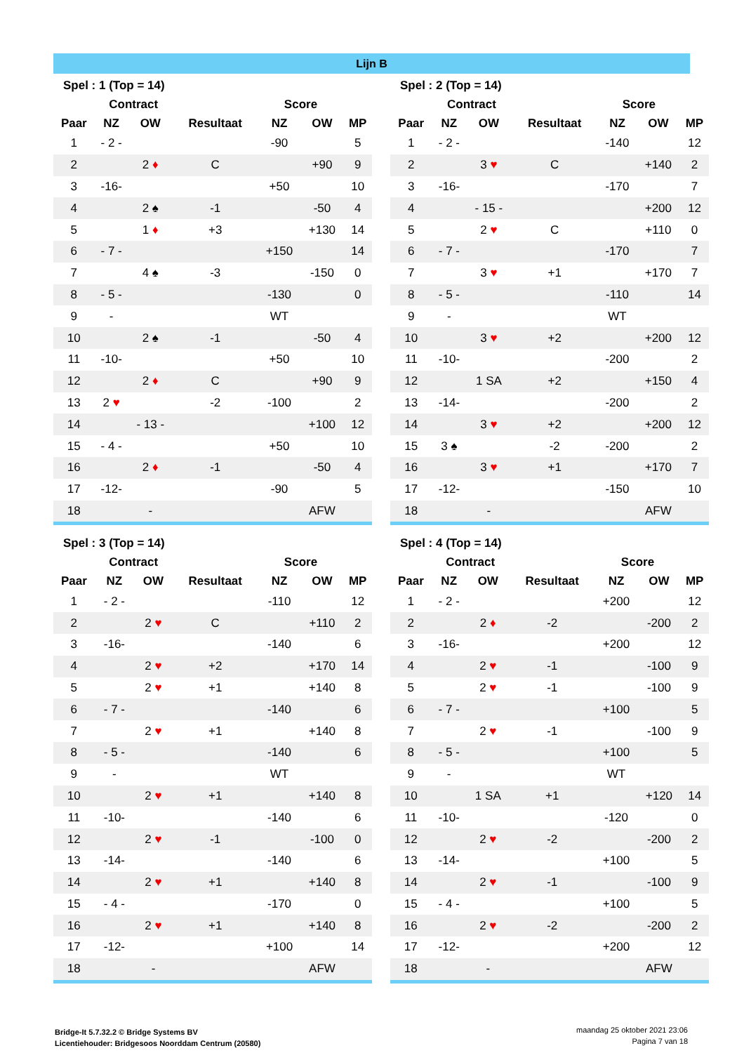Lijn B
| Spel : 1 (Top = 14) | | | | | | |
| --- | --- | --- | --- | --- | --- | --- |
| | Contract | | | Score | | |
| Paar | NZ | OW | Resultaat | NZ | OW | MP |
| 1 | - 2 - | | | -90 | | 5 |
| 2 | | 2 ♦ | C | | +90 | 9 |
| 3 | -16- | | | +50 | | 10 |
| 4 | | 2 ♠ | -1 | | -50 | 4 |
| 5 | | 1 ♦ | +3 | | +130 | 14 |
| 6 | - 7 - | | | +150 | | 14 |
| 7 | | 4 ♠ | -3 | | -150 | 0 |
| 8 | - 5 - | | | -130 | | 0 |
| 9 | - | | | WT | | |
| 10 | | 2 ♠ | -1 | | -50 | 4 |
| 11 | -10- | | | +50 | | 10 |
| 12 | | 2 ♦ | C | | +90 | 9 |
| 13 | 2 ♥ | | -2 | -100 | | 2 |
| 14 | | - 13 - | | | +100 | 12 |
| 15 | - 4 - | | | +50 | | 10 |
| 16 | | 2 ♦ | -1 | | -50 | 4 |
| 17 | -12- | | | -90 | | 5 |
| 18 | | - | | | AFW | |
| Spel : 2 (Top = 14) | | | | | | |
| --- | --- | --- | --- | --- | --- | --- |
| | Contract | | | Score | | |
| Paar | NZ | OW | Resultaat | NZ | OW | MP |
| 1 | - 2 - | | | -140 | | 12 |
| 2 | | 3 ♥ | C | | +140 | 2 |
| 3 | -16- | | | -170 | | 7 |
| 4 | | - 15 - | | | +200 | 12 |
| 5 | | 2 ♥ | C | | +110 | 0 |
| 6 | - 7 - | | | -170 | | 7 |
| 7 | | 3 ♥ | +1 | | +170 | 7 |
| 8 | - 5 - | | | -110 | | 14 |
| 9 | - | | | WT | | |
| 10 | | 3 ♥ | +2 | | +200 | 12 |
| 11 | -10- | | | -200 | | 2 |
| 12 | | 1 SA | +2 | | +150 | 4 |
| 13 | -14- | | | -200 | | 2 |
| 14 | | 3 ♥ | +2 | | +200 | 12 |
| 15 | 3 ♠ | | -2 | -200 | | 2 |
| 16 | | 3 ♥ | +1 | | +170 | 7 |
| 17 | -12- | | | -150 | | 10 |
| 18 | | - | | | AFW | |
| Spel : 3 (Top = 14) | | | | | | |
| --- | --- | --- | --- | --- | --- | --- |
| | Contract | | | Score | | |
| Paar | NZ | OW | Resultaat | NZ | OW | MP |
| 1 | - 2 - | | | -110 | | 12 |
| 2 | | 2 ♥ | C | | +110 | 2 |
| 3 | -16- | | | -140 | | 6 |
| 4 | | 2 ♥ | +2 | | +170 | 14 |
| 5 | | 2 ♥ | +1 | | +140 | 8 |
| 6 | - 7 - | | | -140 | | 6 |
| 7 | | 2 ♥ | +1 | | +140 | 8 |
| 8 | - 5 - | | | -140 | | 6 |
| 9 | - | | | WT | | |
| 10 | | 2 ♥ | +1 | | +140 | 8 |
| 11 | -10- | | | -140 | | 6 |
| 12 | | 2 ♥ | -1 | | -100 | 0 |
| 13 | -14- | | | -140 | | 6 |
| 14 | | 2 ♥ | +1 | | +140 | 8 |
| 15 | - 4 - | | | -170 | | 0 |
| 16 | | 2 ♥ | +1 | | +140 | 8 |
| 17 | -12- | | | +100 | | 14 |
| 18 | | - | | | AFW | |
| Spel : 4 (Top = 14) | | | | | | |
| --- | --- | --- | --- | --- | --- | --- |
| | Contract | | | Score | | |
| Paar | NZ | OW | Resultaat | NZ | OW | MP |
| 1 | - 2 - | | | +200 | | 12 |
| 2 | | 2 ♦ | -2 | | -200 | 2 |
| 3 | -16- | | | +200 | | 12 |
| 4 | | 2 ♥ | -1 | | -100 | 9 |
| 5 | | 2 ♥ | -1 | | -100 | 9 |
| 6 | - 7 - | | | +100 | | 5 |
| 7 | | 2 ♥ | -1 | | -100 | 9 |
| 8 | - 5 - | | | +100 | | 5 |
| 9 | - | | | WT | | |
| 10 | | 1 SA | +1 | | +120 | 14 |
| 11 | -10- | | | -120 | | 0 |
| 12 | | 2 ♥ | -2 | | -200 | 2 |
| 13 | -14- | | | +100 | | 5 |
| 14 | | 2 ♥ | -1 | | -100 | 9 |
| 15 | - 4 - | | | +100 | | 5 |
| 16 | | 2 ♥ | -2 | | -200 | 2 |
| 17 | -12- | | | +200 | | 12 |
| 18 | | - | | | AFW | |
Bridge-It 5.7.32.2 © Bridge Systems BV
Licentiehouder: Bridgesoos Noorddam Centrum (20580)
maandag 25 oktober 2021 23:06
Pagina 7 van 18